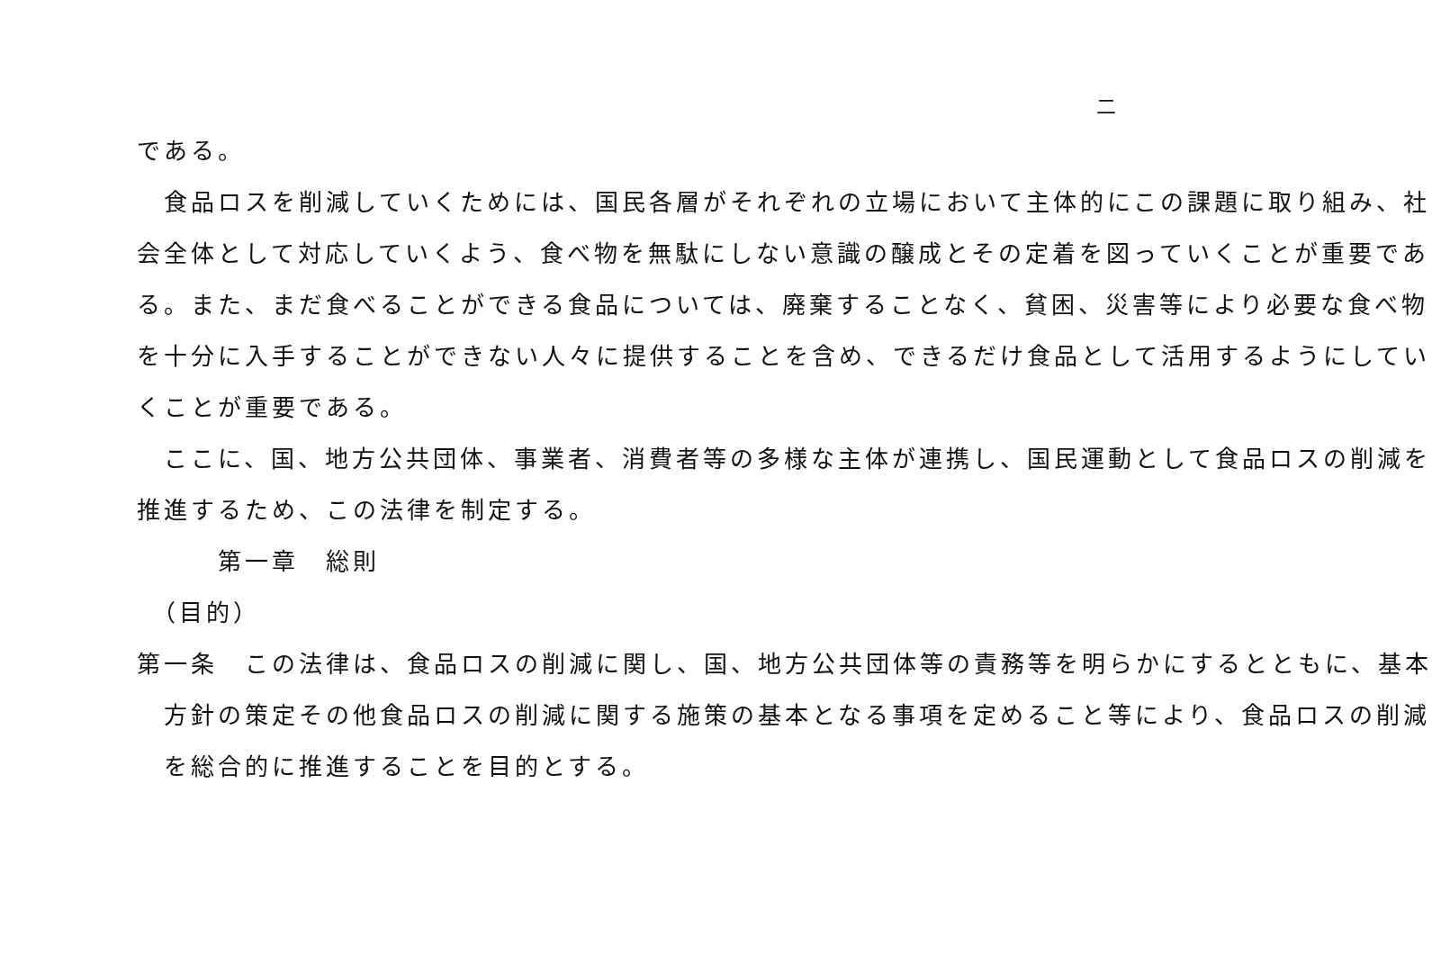二
である。
　食品ロスを削減していくためには、国民各層がそれぞれの立場において主体的にこの課題に取り組み、社
会全体として対応していくよう、食べ物を無駄にしない意識の醸成とその定着を図っていくことが重要であ
る。また、まだ食べることができる食品については、廃棄することなく、貧困、災害等により必要な食べ物
を十分に入手することができない人々に提供することを含め、できるだけ食品として活用するようにしてい
くことが重要である。
　ここに、国、地方公共団体、事業者、消費者等の多様な主体が連携し、国民運動として食品ロスの削減を
推進するため、この法律を制定する。
　　　第一章　総則
　（目的）
第一条　この法律は、食品ロスの削減に関し、国、地方公共団体等の責務等を明らかにするとともに、基本
　方針の策定その他食品ロスの削減に関する施策の基本となる事項を定めること等により、食品ロスの削減
　を総合的に推進することを目的とする。